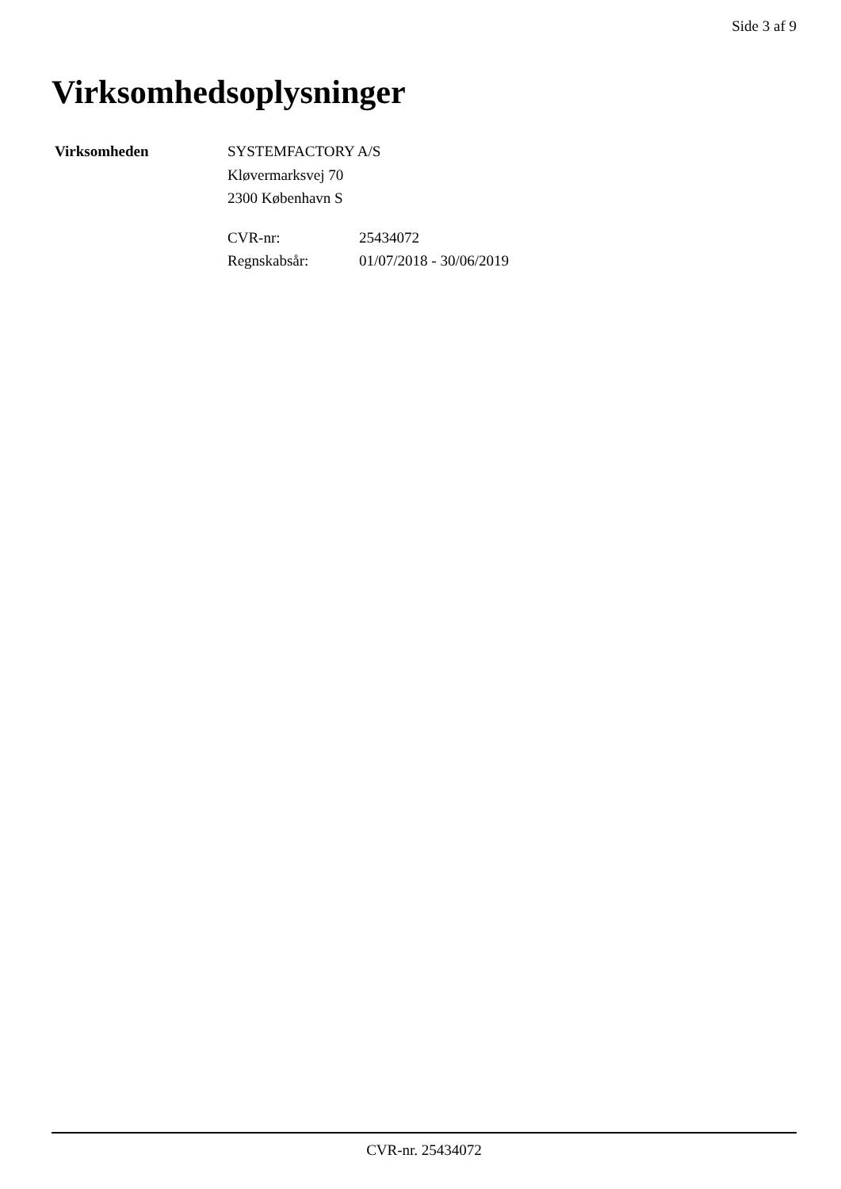Side 3 af 9
Virksomhedsoplysninger
Virksomheden SYSTEMFACTORY A/S
Kløvermarksvej 70
2300 København S
CVR-nr:
Regnskabsår:
25434072
01/07/2018 - 30/06/2019
CVR-nr. 25434072